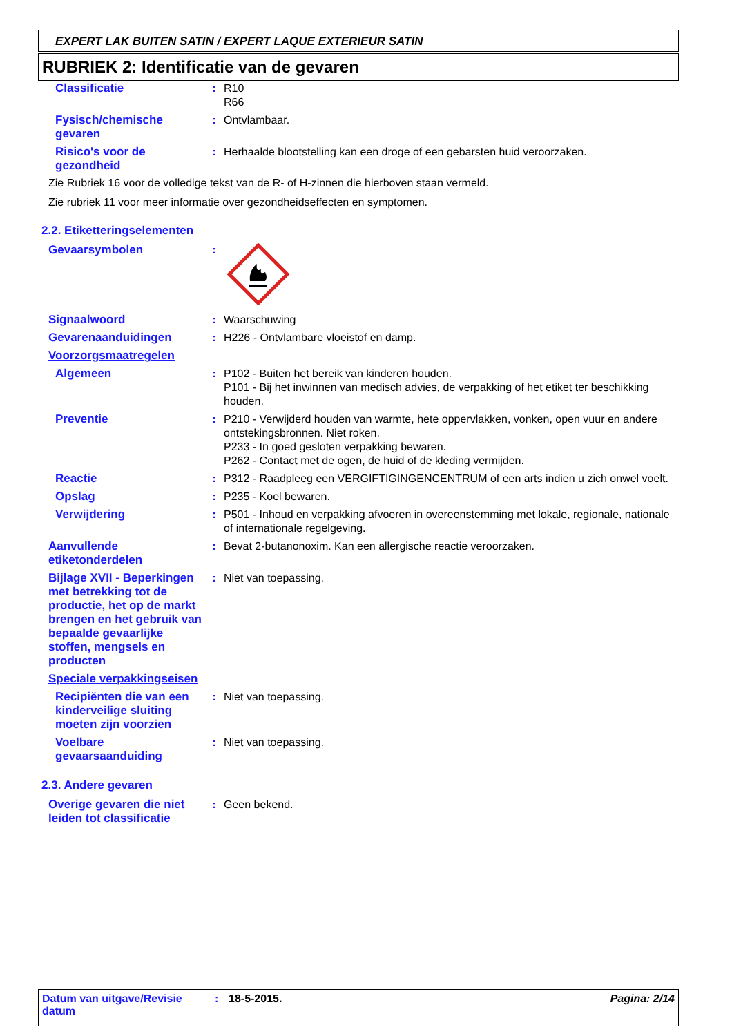EXPERT LAK BUITEN SATIN / EXPERT LAQUE EXTERIEUR SATIN
RUBRIEK 2: Identificatie van de gevaren
Classificatie : R10
R66
Fysisch/chemische gevaren
: Ontvlambaar.
Risico's voor de gezondheid
: Herhaalde blootstelling kan een droge of een gebarsten huid veroorzaken.
Zie Rubriek 16 voor de volledige tekst van de R- of H-zinnen die hierboven staan vermeld.
Zie rubriek 11 voor meer informatie over gezondheidseffecten en symptomen.
2.2. Etiketteringselementen
Gevaarsymbolen :
Signaalwoord : Waarschuwing
Gevarenaanduidingen : H226 - Ontvlambare vloeistof en damp.
Voorzorgsmaatregelen
Algemeen : P102 - Buiten het bereik van kinderen houden.
P101 - Bij het inwinnen van medisch advies, de verpakking of het etiket ter beschikking houden.
Preventie : P210 - Verwijderd houden van warmte, hete oppervlakken, vonken, open vuur en andere ontstekingsbronnen. Niet roken.
P233 - In goed gesloten verpakking bewaren.
P262 - Contact met de ogen, de huid of de kleding vermijden.
Reactie : P312 - Raadpleeg een VERGIFTIGINGENCENTRUM of een arts indien u zich onwel voelt.
Opslag : P235 - Koel bewaren.
Verwijdering : P501 - Inhoud en verpakking afvoeren in overeenstemming met lokale, regionale, nationale of internationale regelgeving.
Aanvullende etiketonderdelen
: Bevat 2-butanonoxim. Kan een allergische reactie veroorzaken.
Bijlage XVII - Beperkingen met betrekking tot de productie, het op de markt brengen en het gebruik van bepaalde gevaarlijke stoffen, mengsels en producten
: Niet van toepassing.
Speciale verpakkingseisen
Recipiënten die van een kinderveilige sluiting moeten zijn voorzien
: Niet van toepassing.
Voelbare gevaarsaanduiding
: Niet van toepassing.
2.3. Andere gevaren
Overige gevaren die niet leiden tot classificatie
: Geen bekend.
Datum van uitgave/Revisie datum
: 18-5-2015. Pagina: 2/14